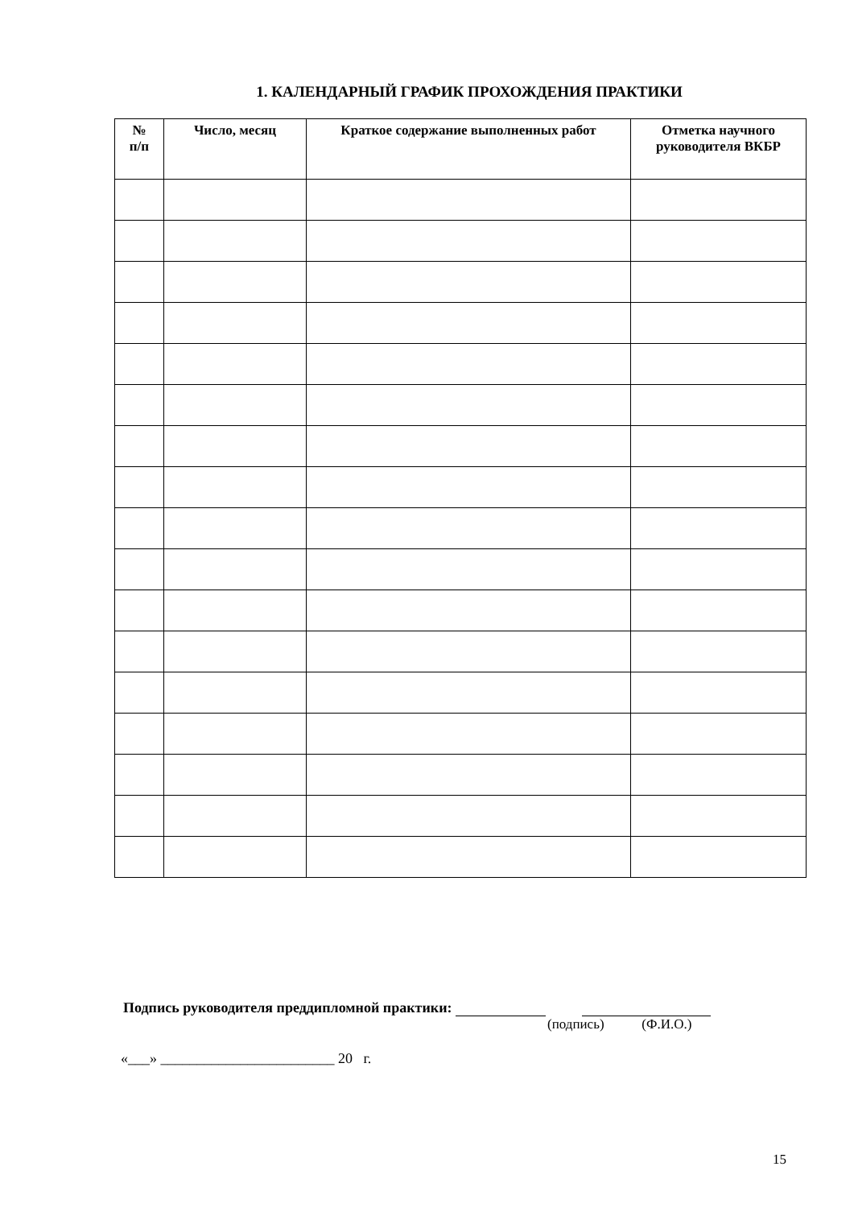1. КАЛЕНДАРНЫЙ ГРАФИК ПРОХОЖДЕНИЯ ПРАКТИКИ
| № п/п | Число, месяц | Краткое содержание выполненных работ | Отметка научного руководителя ВКБР |
| --- | --- | --- | --- |
Подпись руководителя преддипломной практики:
(подпись) (Ф.И.О.)
«___» ________________________ 20 г.
15